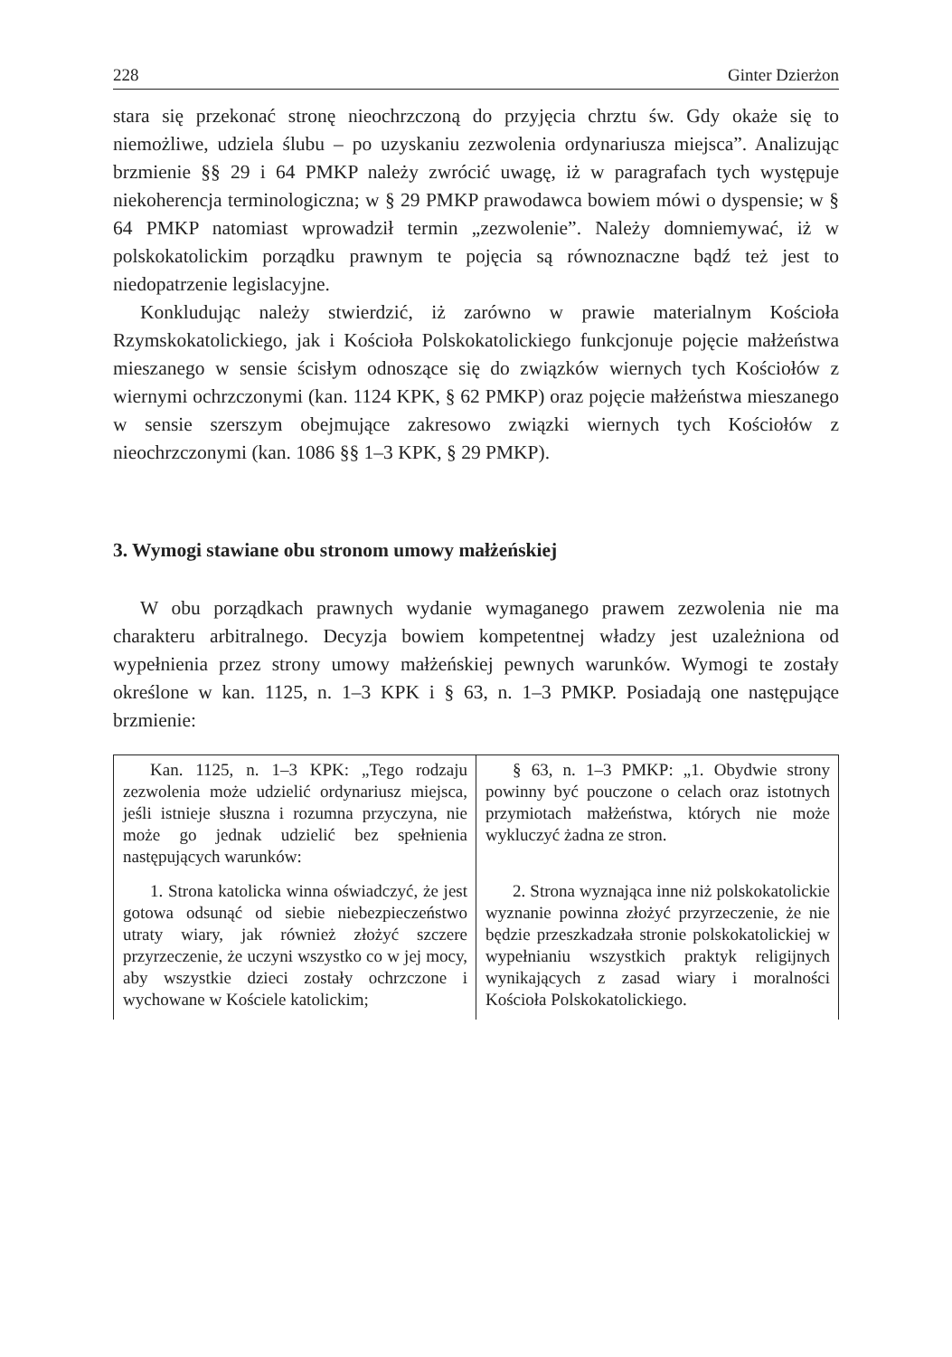228 Ginter Dzierżon
stara się przekonać stronę nieochrzczoną do przyjęcia chrztu św. Gdy okaże się to niemożliwe, udziela ślubu – po uzyskaniu zezwolenia ordynariusza miejsca”. Analizując brzmienie §§ 29 i 64 PMKP należy zwrócić uwagę, iż w paragrafach tych występuje niekoherencja terminologiczna; w § 29 PMKP prawodawca bowiem mówi o dyspensie; w § 64 PMKP natomiast wprowadził termin „zezwolenie”. Należy domniemywać, iż w polskokatolickim porządku prawnym te pojęcia są równoznaczne bądź też jest to niedopatrzenie legislacyjne.
Konkludując należy stwierdzić, iż zarówno w prawie materialnym Kościoła Rzymskokatolickiego, jak i Kościoła Polskokatolickiego funkcjonuje pojęcie małżeństwa mieszanego w sensie ścisłym odnoszące się do związków wiernych tych Kościołów z wiernymi ochrzczonymi (kan. 1124 KPK, § 62 PMKP) oraz pojęcie małżeństwa mieszanego w sensie szerszym obejmujące zakresowo związki wiernych tych Kościołów z nieochrzczonymi (kan. 1086 §§ 1–3 KPK, § 29 PMKP).
3. Wymogi stawiane obu stronom umowy małżeńskiej
W obu porządkach prawnych wydanie wymaganego prawem zezwolenia nie ma charakteru arbitralnego. Decyzja bowiem kompetentnej władzy jest uzależniona od wypełnienia przez strony umowy małżeńskiej pewnych warunków. Wymogi te zostały określone w kan. 1125, n. 1–3 KPK i § 63, n. 1–3 PMKP. Posiadają one następujące brzmienie:
| Kan. 1125, n. 1–3 KPK: „Tego rodzaju zezwolenia może udzielić ordynariusz miejsca, jeśli istnieje słuszna i rozumna przyczyna, nie może go jednak udzielić bez spełnienia następujących warunków: | § 63, n. 1–3 PMKP: „1. Obydwie strony powinny być pouczone o celach oraz istotnych przymiotach małżeństwa, których nie może wykluczyć żadna ze stron. |
| 1. Strona katolicka winna oświadczyć, że jest gotowa odsunąć od siebie niebezpieczeństwo utraty wiary, jak również złożyć szczere przyrzeczenie, że uczyni wszystko co w jej mocy, aby wszystkie dzieci zostały ochrzczone i wychowane w Kościele katolickim; | 2. Strona wyznająca inne niż polskokatolickie wyznanie powinna złożyć przyrzeczenie, że nie będzie przeszkadzała stronie polskokatolickiej w wypełnianiu wszystkich praktyk religijnych wynikających z zasad wiary i moralności Kościoła Polskokatolickiego. |